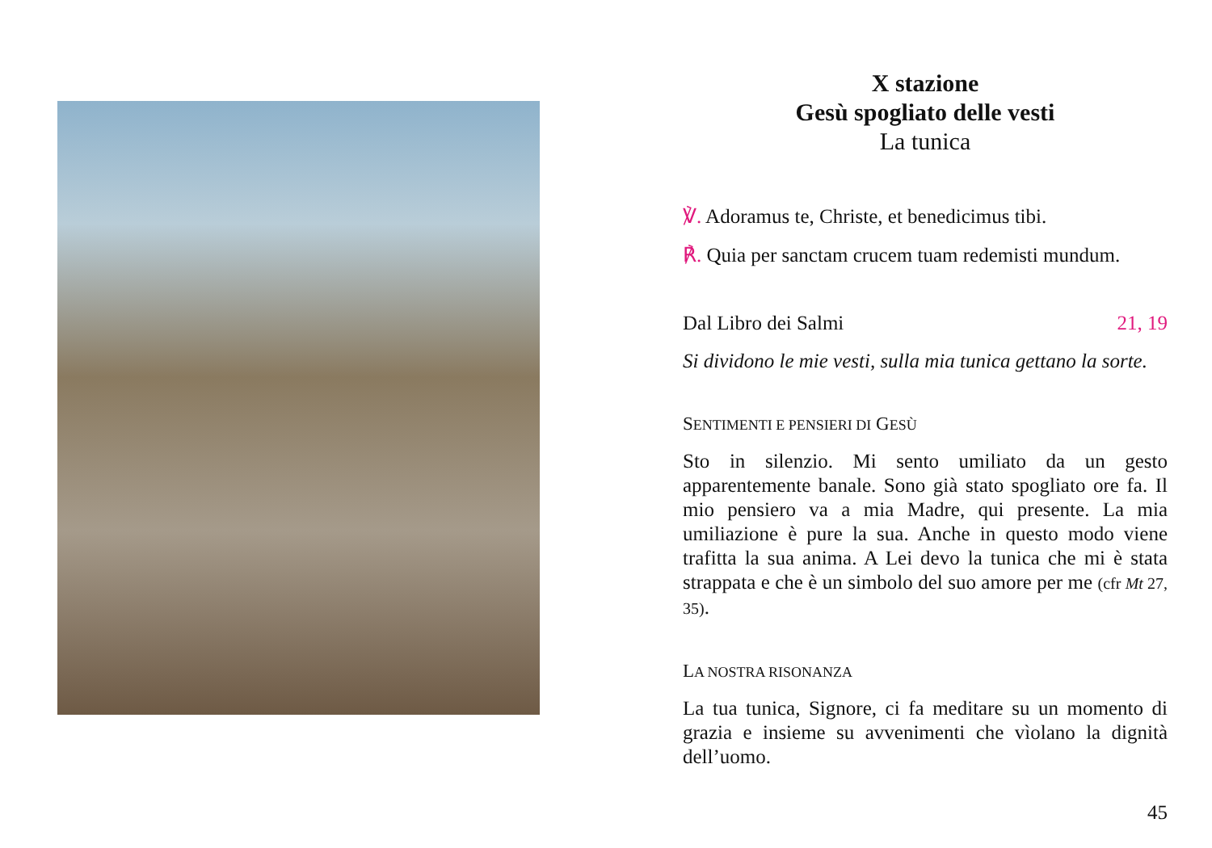X stazione
Gesù spogliato delle vesti
La tunica
℣. Adoramus te, Christe, et benedicimus tibi.
℟. Quia per sanctam crucem tuam redemisti mundum.
Dal Libro dei Salmi 21, 19
Si dividono le mie vesti, sulla mia tunica gettano la sorte.
SENTIMENTI E PENSIERI DI GESÙ
Sto in silenzio. Mi sento umiliato da un gesto apparentemente banale. Sono già stato spogliato ore fa. Il mio pensiero va a mia Madre, qui presente. La mia umiliazione è pure la sua. Anche in questo modo viene trafitta la sua anima. A Lei devo la tunica che mi è stata strappata e che è un simbolo del suo amore per me (cfr Mt 27, 35).
LA NOSTRA RISONANZA
La tua tunica, Signore, ci fa meditare su un momento di grazia e insieme su avvenimenti che vìolano la dignità dell’uomo.
45